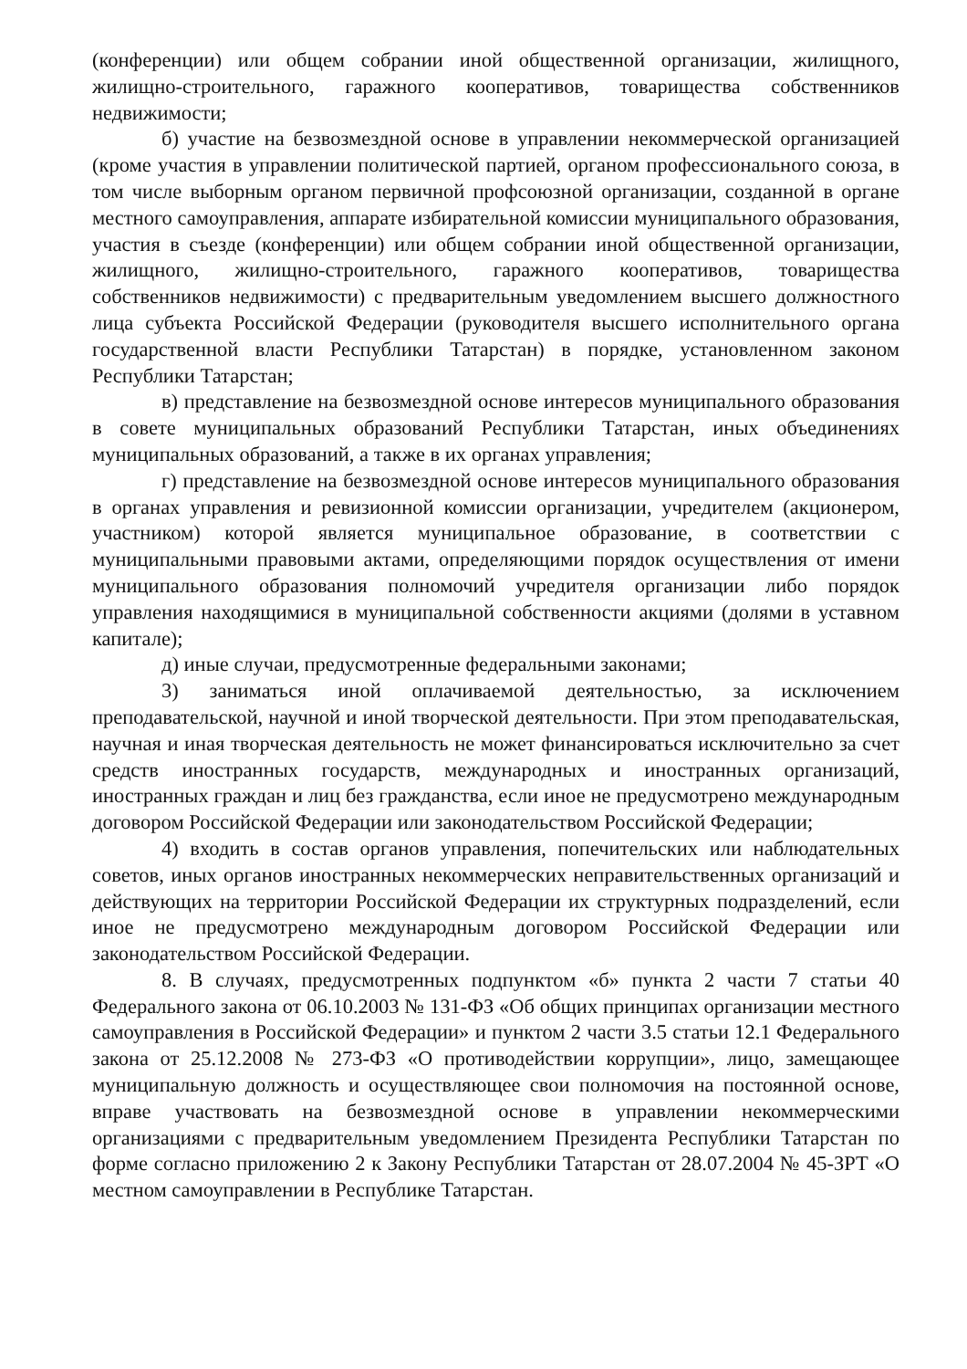(конференции) или общем собрании иной общественной организации, жилищного, жилищно-строительного, гаражного кооперативов, товарищества собственников недвижимости;
б) участие на безвозмездной основе в управлении некоммерческой организацией (кроме участия в управлении политической партией, органом профессионального союза, в том числе выборным органом первичной профсоюзной организации, созданной в органе местного самоуправления, аппарате избирательной комиссии муниципального образования, участия в съезде (конференции) или общем собрании иной общественной организации, жилищного, жилищно-строительного, гаражного кооперативов, товарищества собственников недвижимости) с предварительным уведомлением высшего должностного лица субъекта Российской Федерации (руководителя высшего исполнительного органа государственной власти Республики Татарстан) в порядке, установленном законом Республики Татарстан;
в) представление на безвозмездной основе интересов муниципального образования в совете муниципальных образований Республики Татарстан, иных объединениях муниципальных образований, а также в их органах управления;
г) представление на безвозмездной основе интересов муниципального образования в органах управления и ревизионной комиссии организации, учредителем (акционером, участником) которой является муниципальное образование, в соответствии с муниципальными правовыми актами, определяющими порядок осуществления от имени муниципального образования полномочий учредителя организации либо порядок управления находящимися в муниципальной собственности акциями (долями в уставном капитале);
д) иные случаи, предусмотренные федеральными законами;
3) заниматься иной оплачиваемой деятельностью, за исключением преподавательской, научной и иной творческой деятельности. При этом преподавательская, научная и иная творческая деятельность не может финансироваться исключительно за счет средств иностранных государств, международных и иностранных организаций, иностранных граждан и лиц без гражданства, если иное не предусмотрено международным договором Российской Федерации или законодательством Российской Федерации;
4) входить в состав органов управления, попечительских или наблюдательных советов, иных органов иностранных некоммерческих неправительственных организаций и действующих на территории Российской Федерации их структурных подразделений, если иное не предусмотрено международным договором Российской Федерации или законодательством Российской Федерации.
8. В случаях, предусмотренных подпунктом «б» пункта 2 части 7 статьи 40 Федерального закона от 06.10.2003 № 131-ФЗ «Об общих принципах организации местного самоуправления в Российской Федерации» и пунктом 2 части 3.5 статьи 12.1 Федерального закона от 25.12.2008 № 273-ФЗ «О противодействии коррупции», лицо, замещающее муниципальную должность и осуществляющее свои полномочия на постоянной основе, вправе участвовать на безвозмездной основе в управлении некоммерческими организациями с предварительным уведомлением Президента Республики Татарстан по форме согласно приложению 2 к Закону Республики Татарстан от 28.07.2004 № 45-ЗРТ «О местном самоуправлении в Республике Татарстан.